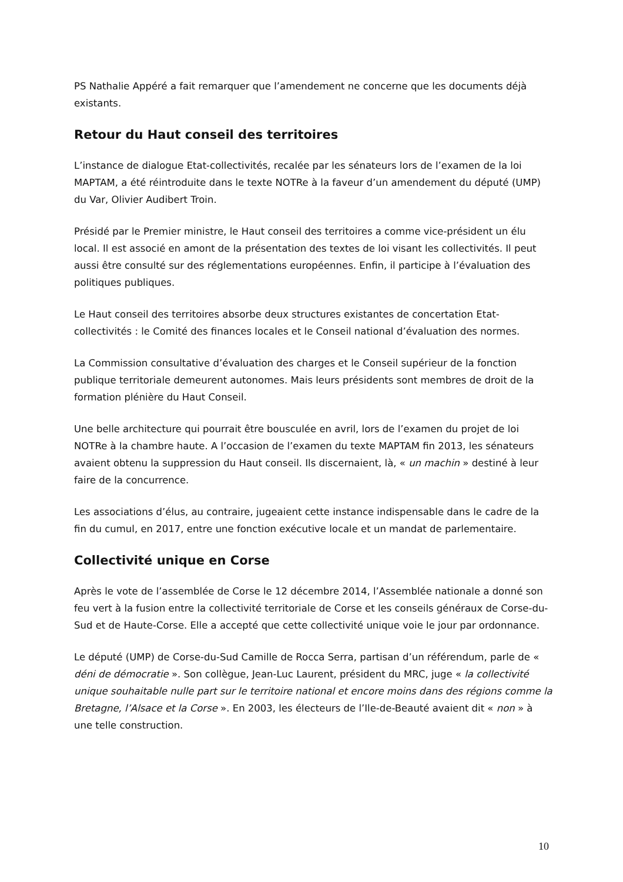PS Nathalie Appéré a fait remarquer que l’amendement ne concerne que les documents déjà existants.
Retour du Haut conseil des territoires
L’instance de dialogue Etat-collectivités, recalée par les sénateurs lors de l’examen de la loi MAPTAM, a été réintroduite dans le texte NOTRe à la faveur d’un amendement du député (UMP) du Var, Olivier Audibert Troin.
Présidé par le Premier ministre, le Haut conseil des territoires a comme vice-président un élu local. Il est associé en amont de la présentation des textes de loi visant les collectivités. Il peut aussi être consulté sur des réglementations européennes. Enfin, il participe à l’évaluation des politiques publiques.
Le Haut conseil des territoires absorbe deux structures existantes de concertation Etat-collectivités : le Comité des finances locales et le Conseil national d’évaluation des normes.
La Commission consultative d’évaluation des charges et le Conseil supérieur de la fonction publique territoriale demeurent autonomes. Mais leurs présidents sont membres de droit de la formation plénière du Haut Conseil.
Une belle architecture qui pourrait être bousculée en avril, lors de l’examen du projet de loi NOTRe à la chambre haute. A l’occasion de l’examen du texte MAPTAM fin 2013, les sénateurs avaient obtenu la suppression du Haut conseil. Ils discernaient, là, « un machin » destiné à leur faire de la concurrence.
Les associations d’élus, au contraire, jugeaient cette instance indispensable dans le cadre de la fin du cumul, en 2017, entre une fonction exécutive locale et un mandat de parlementaire.
Collectivité unique en Corse
Après le vote de l’assemblée de Corse le 12 décembre 2014, l’Assemblée nationale a donné son feu vert à la fusion entre la collectivité territoriale de Corse et les conseils généraux de Corse-du-Sud et de Haute-Corse. Elle a accepté que cette collectivité unique voie le jour par ordonnance.
Le député (UMP) de Corse-du-Sud Camille de Rocca Serra, partisan d’un référendum, parle de « déni de démocratie ». Son collègue, Jean-Luc Laurent, président du MRC, juge « la collectivité unique souhaitable nulle part sur le territoire national et encore moins dans des régions comme la Bretagne, l’Alsace et la Corse ». En 2003, les électeurs de l’Ile-de-Beauté avaient dit « non » à une telle construction.
10